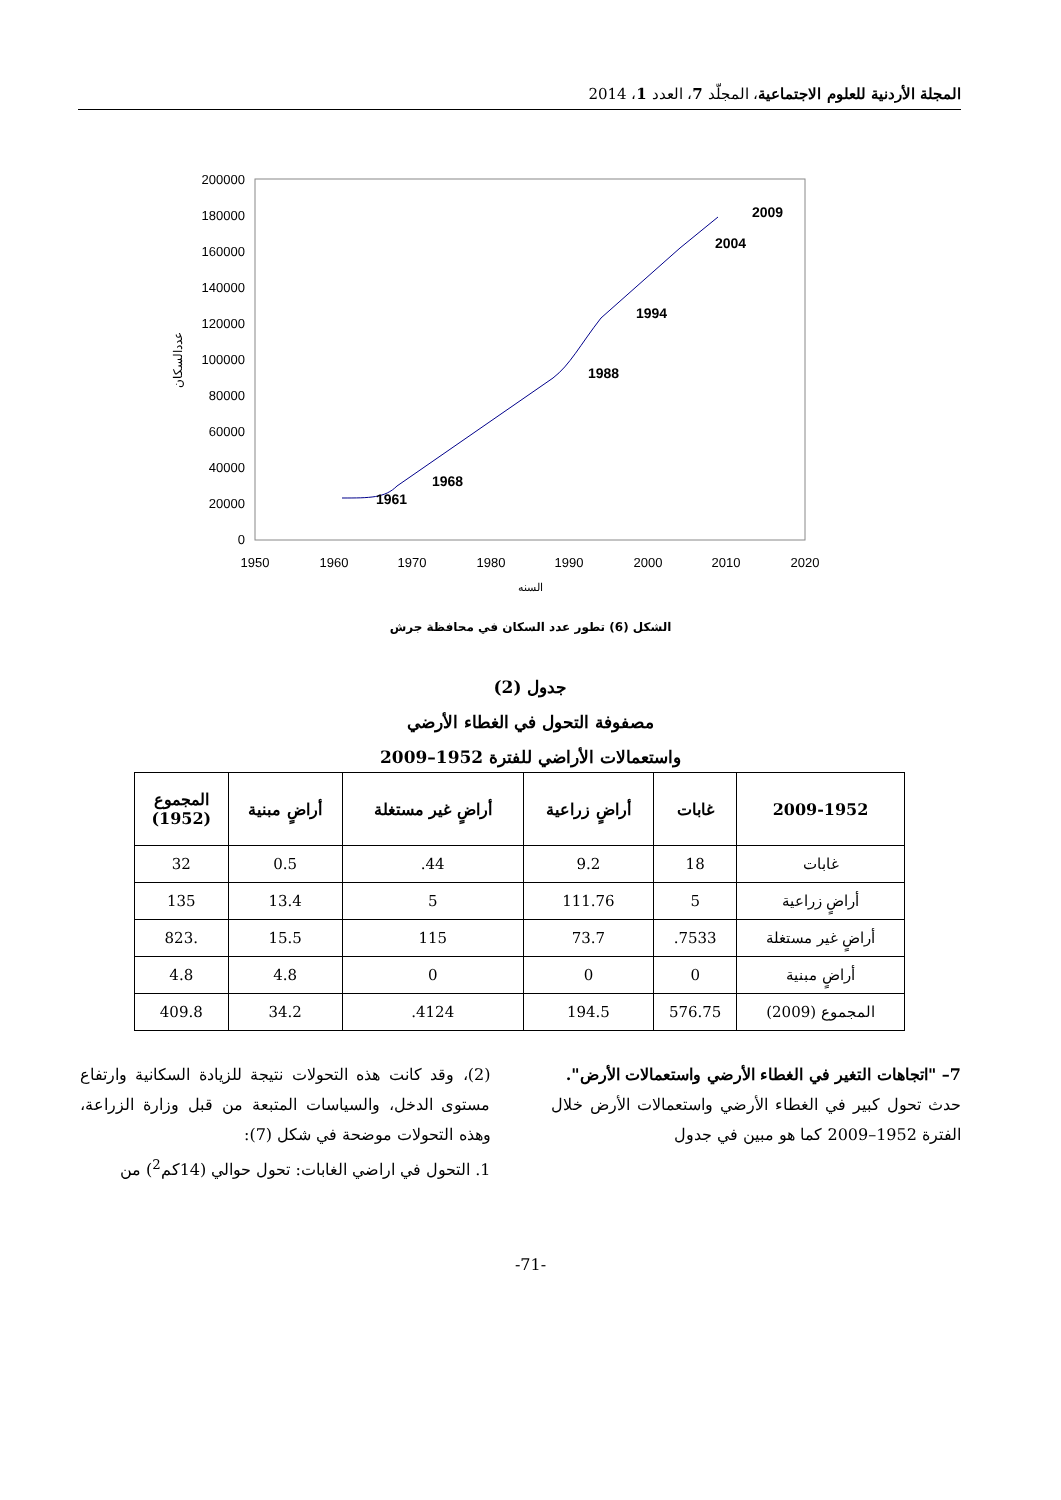المجلة الأردنية للعلوم الاجتماعية، المجلّد 7، العدد 1، 2014
200000
180000
160000
140000
120000
100000
80000
60000
40000
20000
0
1950
1960
1970
1980
1990
2000
2010
2020
السنه
عددالسكان
1961
1968
1988
1994
2004
2009
الشكل (6) تطور عدد السكان في محافظة جرش
جدول (2)
مصفوفة التحول في الغطاء الأرضي
واستعمالات الأراضي للفترة 1952–2009
| 2009-1952 | غابات | أراضٍ زراعية | أراضٍ غير مستغلة | أراضٍ مبنية | المجموع (1952) |
| --- | --- | --- | --- | --- | --- |
| غابات | 18 | 9.2 | 44. | 0.5 | 32 |
| أراضٍ زراعية | 5 | 111.76 | 5 | 13.4 | 135 |
| أراضٍ غير مستغلة | 7533. | 73.7 | 115 | 15.5 | .823 |
| أراضٍ مبنية | 0 | 0 | 0 | 4.8 | 4.8 |
| المجموع (2009) | 576.75 | 194.5 | 4124. | 34.2 | 409.8 |
7– "اتجاهات التغير في الغطاء الأرضي واستعمالات الأرض".
حدث تحول كبير في الغطاء الأرضي واستعمالات الأرض خلال الفترة 1952–2009 كما هو مبين في جدول
(2)، وقد كانت هذه التحولات نتيجة للزيادة السكانية وارتفاع مستوى الدخل، والسياسات المتبعة من قبل وزارة الزراعة، وهذه التحولات موضحة في شكل (7):
1. التحول في اراضي الغابات: تحول حوالي (14كم<sup>2</sup>) من
-71-